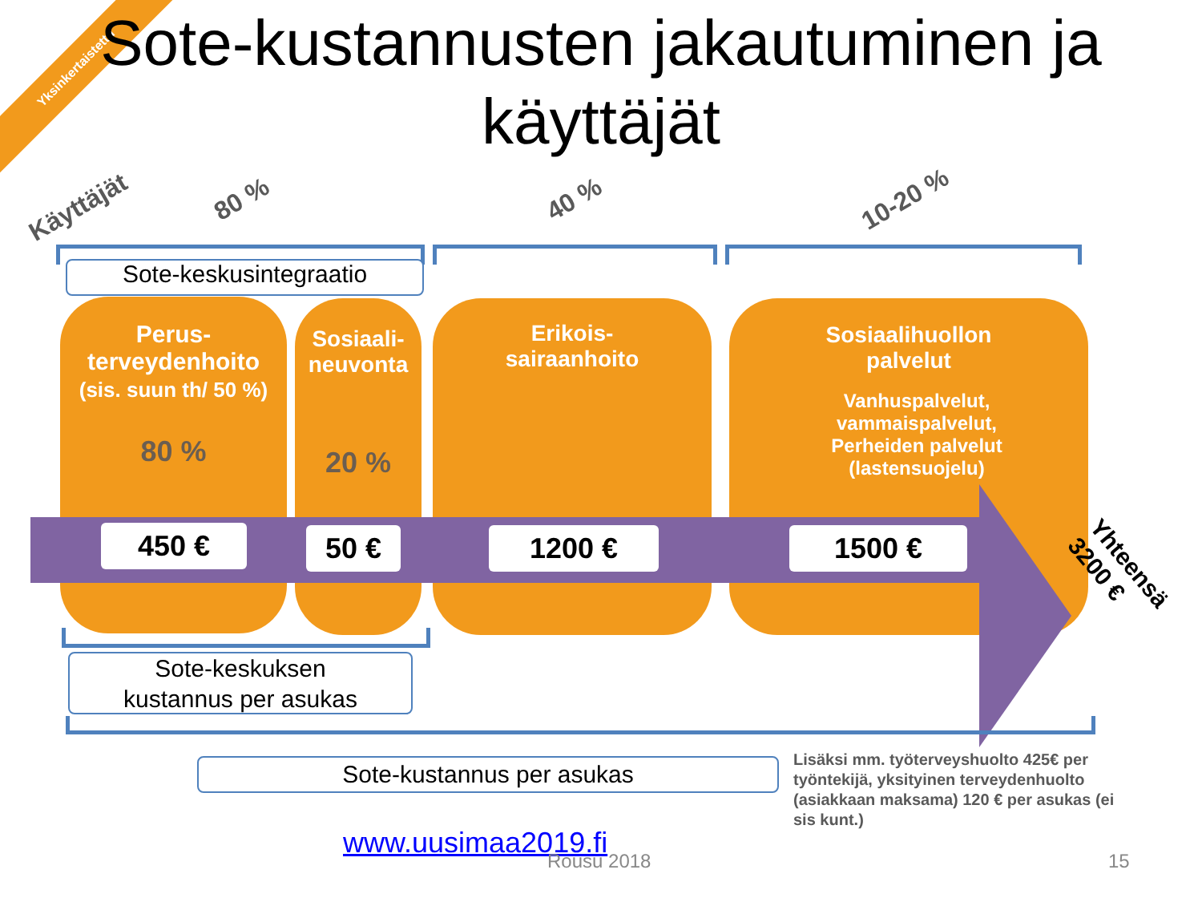Yksinkertaistettu
Sote-kustannusten jakautuminen ja käyttäjät
Käyttäjät 80 % 40 % 10-20 %
Sote-keskusintegraatio
Perus-
terveydenhoito
(sis. suun th/ 50 %)
80 %
Sosiaali-
neuvonta
20 %
Erikois-
sairaanhoito
Sosiaalihuollon
palvelut
Vanhuspalvelut,
vammaispalvelut,
Perheiden palvelut
(lastensuojelu)
450 € 50 € 1200 € 1500 €
Yhteensä
3200 €
Sote-keskuksen
kustannus per asukas
Sote-kustannus per asukas
Lisäksi mm. työterveyshuolto 425€ per työntekijä, yksityinen terveydenhuolto (asiakkaan maksama) 120 € per asukas (ei sis kunt.)
www.uusimaa2019.fi
Rousu 2018 15